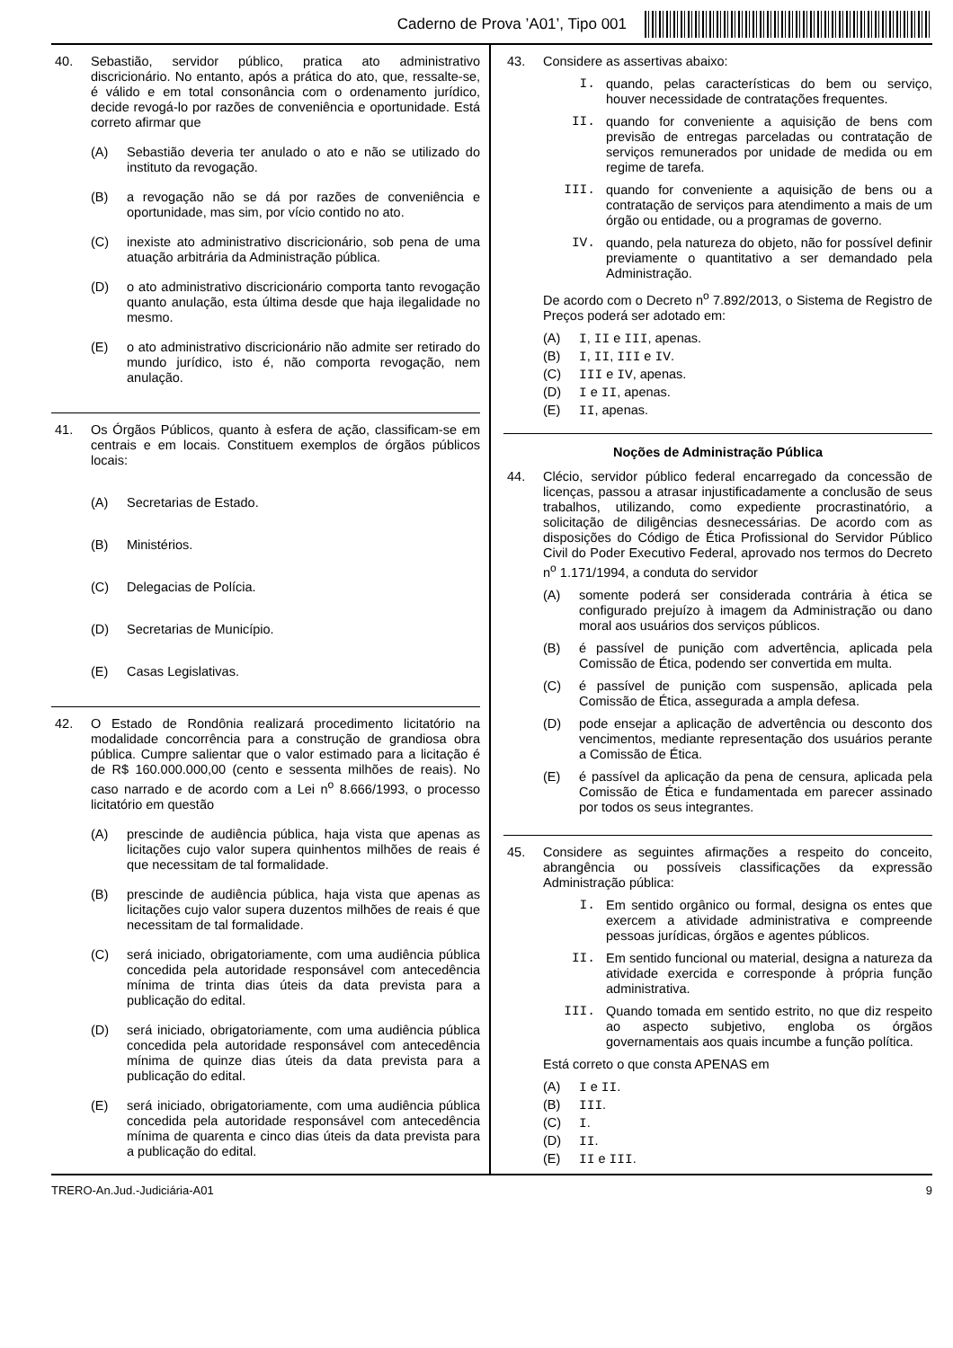Caderno de Prova ’A01’, Tipo 001
40. Sebastião, servidor público, pratica ato administrativo discricionário. No entanto, após a prática do ato, que, ressalte-se, é válido e em total consonância com o ordenamento jurídico, decide revogá-lo por razões de conveniência e oportunidade. Está correto afirmar que
(A) Sebastião deveria ter anulado o ato e não se utilizado do instituto da revogação.
(B) a revogação não se dá por razões de conveniência e oportunidade, mas sim, por vício contido no ato.
(C) inexiste ato administrativo discricionário, sob pena de uma atuação arbitrária da Administração pública.
(D) o ato administrativo discricionário comporta tanto revogação quanto anulação, esta última desde que haja ilegalidade no mesmo.
(E) o ato administrativo discricionário não admite ser retirado do mundo jurídico, isto é, não comporta revogação, nem anulação.
41. Os Órgãos Públicos, quanto à esfera de ação, classificam-se em centrais e em locais. Constituem exemplos de órgãos públicos locais:
(A) Secretarias de Estado.
(B) Ministérios.
(C) Delegacias de Polícia.
(D) Secretarias de Município.
(E) Casas Legislativas.
42. O Estado de Rondônia realizará procedimento licitatório na modalidade concorrência para a construção de grandiosa obra pública. Cumpre salientar que o valor estimado para a licitação é de R$ 160.000.000,00 (cento e sessenta milhões de reais). No caso narrado e de acordo com a Lei n<sup>o</sup> 8.666/1993, o processo licitatório em questão
(A) prescinde de audiência pública, haja vista que apenas as licitações cujo valor supera quinhentos milhões de reais é que necessitam de tal formalidade.
(B) prescinde de audiência pública, haja vista que apenas as licitações cujo valor supera duzentos milhões de reais é que necessitam de tal formalidade.
(C) será iniciado, obrigatoriamente, com uma audiência pública concedida pela autoridade responsável com antecedência mínima de trinta dias úteis da data prevista para a publicação do edital.
(D) será iniciado, obrigatoriamente, com uma audiência pública concedida pela autoridade responsável com antecedência mínima de quinze dias úteis da data prevista para a publicação do edital.
(E) será iniciado, obrigatoriamente, com uma audiência pública concedida pela autoridade responsável com antecedência mínima de quarenta e cinco dias úteis da data prevista para a publicação do edital.
43. Considere as assertivas abaixo:
I. quando, pelas características do bem ou serviço, houver necessidade de contratações frequentes.
II. quando for conveniente a aquisição de bens com previsão de entregas parceladas ou contratação de serviços remunerados por unidade de medida ou em regime de tarefa.
III. quando for conveniente a aquisição de bens ou a contratação de serviços para atendimento a mais de um órgão ou entidade, ou a programas de governo.
IV. quando, pela natureza do objeto, não for possível definir previamente o quantitativo a ser demandado pela Administração.
De acordo com o Decreto n<sup>o</sup> 7.892/2013, o Sistema de Registro de Preços poderá ser adotado em:
(A) I, II e III, apenas.
(B) I, II, III e IV.
(C) III e IV, apenas.
(D) I e II, apenas.
(E) II, apenas.
Noções de Administração Pública
44. Clécio, servidor público federal encarregado da concessão de licenças, passou a atrasar injustificadamente a conclusão de seus trabalhos, utilizando, como expediente procrastinatório, a solicitação de diligências desnecessárias. De acordo com as disposições do Código de Ética Profissional do Servidor Público Civil do Poder Executivo Federal, aprovado nos termos do Decreto n<sup>o</sup> 1.171/1994, a conduta do servidor
(A) somente poderá ser considerada contrária à ética se configurado prejuízo à imagem da Administração ou dano moral aos usuários dos serviços públicos.
(B) é passível de punição com advertência, aplicada pela Comissão de Ética, podendo ser convertida em multa.
(C) é passível de punição com suspensão, aplicada pela Comissão de Ética, assegurada a ampla defesa.
(D) pode ensejar a aplicação de advertência ou desconto dos vencimentos, mediante representação dos usuários perante a Comissão de Ética.
(E) é passível da aplicação da pena de censura, aplicada pela Comissão de Ética e fundamentada em parecer assinado por todos os seus integrantes.
45. Considere as seguintes afirmações a respeito do conceito, abrangência ou possíveis classificações da expressão Administração pública:
I. Em sentido orgânico ou formal, designa os entes que exercem a atividade administrativa e compreende pessoas jurídicas, órgãos e agentes públicos.
II. Em sentido funcional ou material, designa a natureza da atividade exercida e corresponde à própria função administrativa.
III. Quando tomada em sentido estrito, no que diz respeito ao aspecto subjetivo, engloba os órgãos governamentais aos quais incumbe a função política.
Está correto o que consta APENAS em
(A) I e II.
(B) III.
(C) I.
(D) II.
(E) II e III.
TRERO-An.Jud.-Judiciária-A01 9